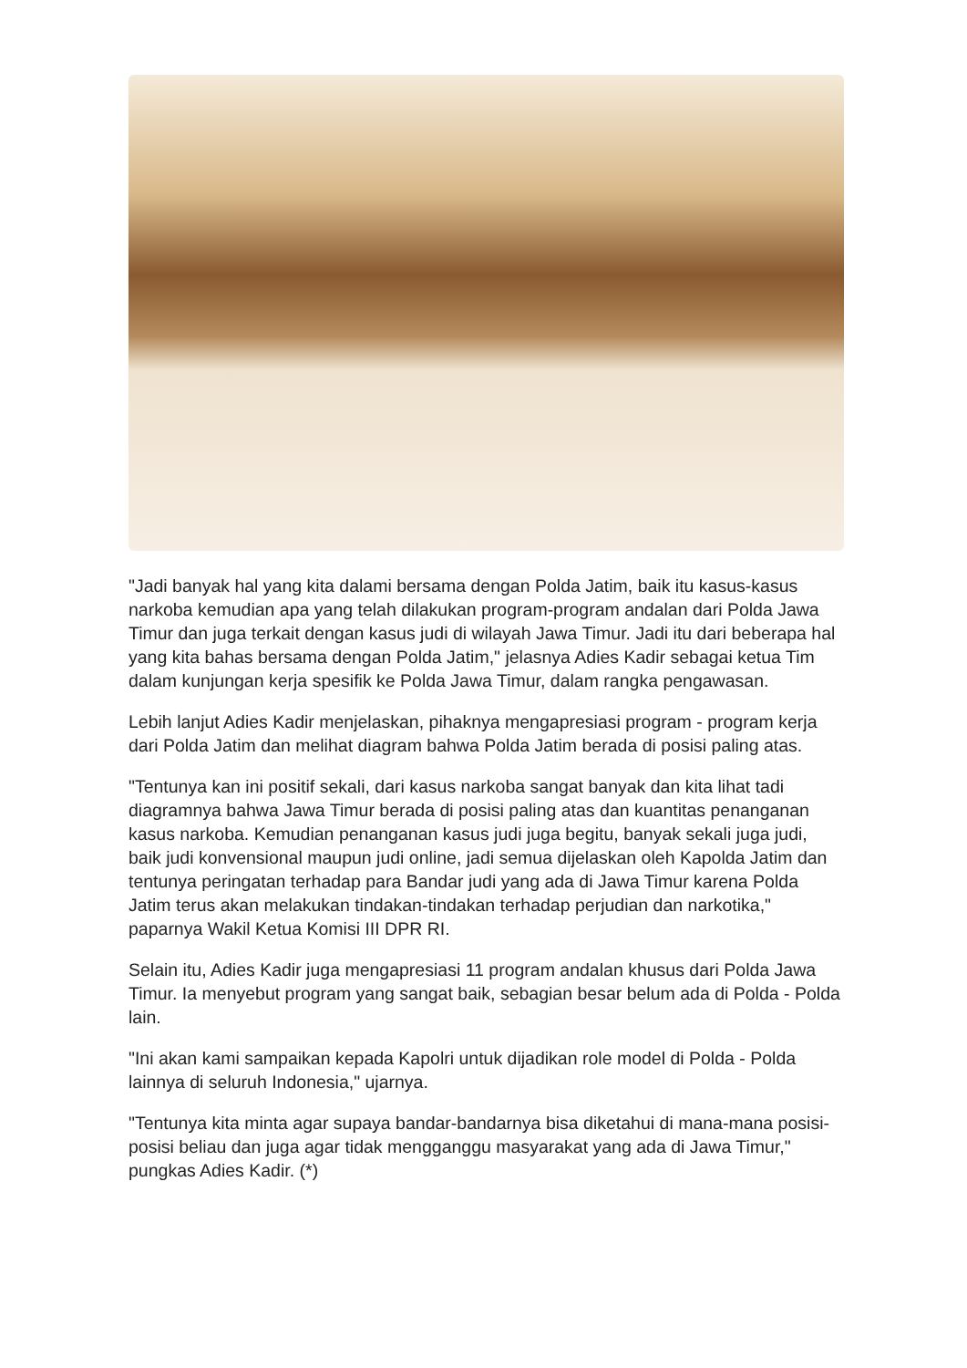"Jadi banyak hal yang kita dalami bersama dengan Polda Jatim, baik itu kasus-kasus narkoba kemudian apa yang telah dilakukan program-program andalan dari Polda Jawa Timur dan juga terkait dengan kasus judi di wilayah Jawa Timur. Jadi itu dari beberapa hal yang kita bahas bersama dengan Polda Jatim," jelasnya Adies Kadir sebagai ketua Tim dalam kunjungan kerja spesifik ke Polda Jawa Timur, dalam rangka pengawasan.
Lebih lanjut Adies Kadir menjelaskan, pihaknya mengapresiasi program - program kerja dari Polda Jatim dan melihat diagram bahwa Polda Jatim berada di posisi paling atas.
"Tentunya kan ini positif sekali, dari kasus narkoba sangat banyak dan kita lihat tadi diagramnya bahwa Jawa Timur berada di posisi paling atas dan kuantitas penanganan kasus narkoba. Kemudian penanganan kasus judi juga begitu, banyak sekali juga judi, baik judi konvensional maupun judi online, jadi semua dijelaskan oleh Kapolda Jatim dan tentunya peringatan terhadap para Bandar judi yang ada di Jawa Timur karena Polda Jatim terus akan melakukan tindakan-tindakan terhadap perjudian dan narkotika," paparnya Wakil Ketua Komisi III DPR RI.
Selain itu, Adies Kadir juga mengapresiasi 11 program andalan khusus dari Polda Jawa Timur. Ia menyebut program yang sangat baik, sebagian besar belum ada di Polda - Polda lain.
"Ini akan kami sampaikan kepada Kapolri untuk dijadikan role model di Polda - Polda lainnya di seluruh Indonesia," ujarnya.
"Tentunya kita minta agar supaya bandar-bandarnya bisa diketahui di mana-mana posisi-posisi beliau dan juga agar tidak mengganggu masyarakat yang ada di Jawa Timur," pungkas Adies Kadir. (*)